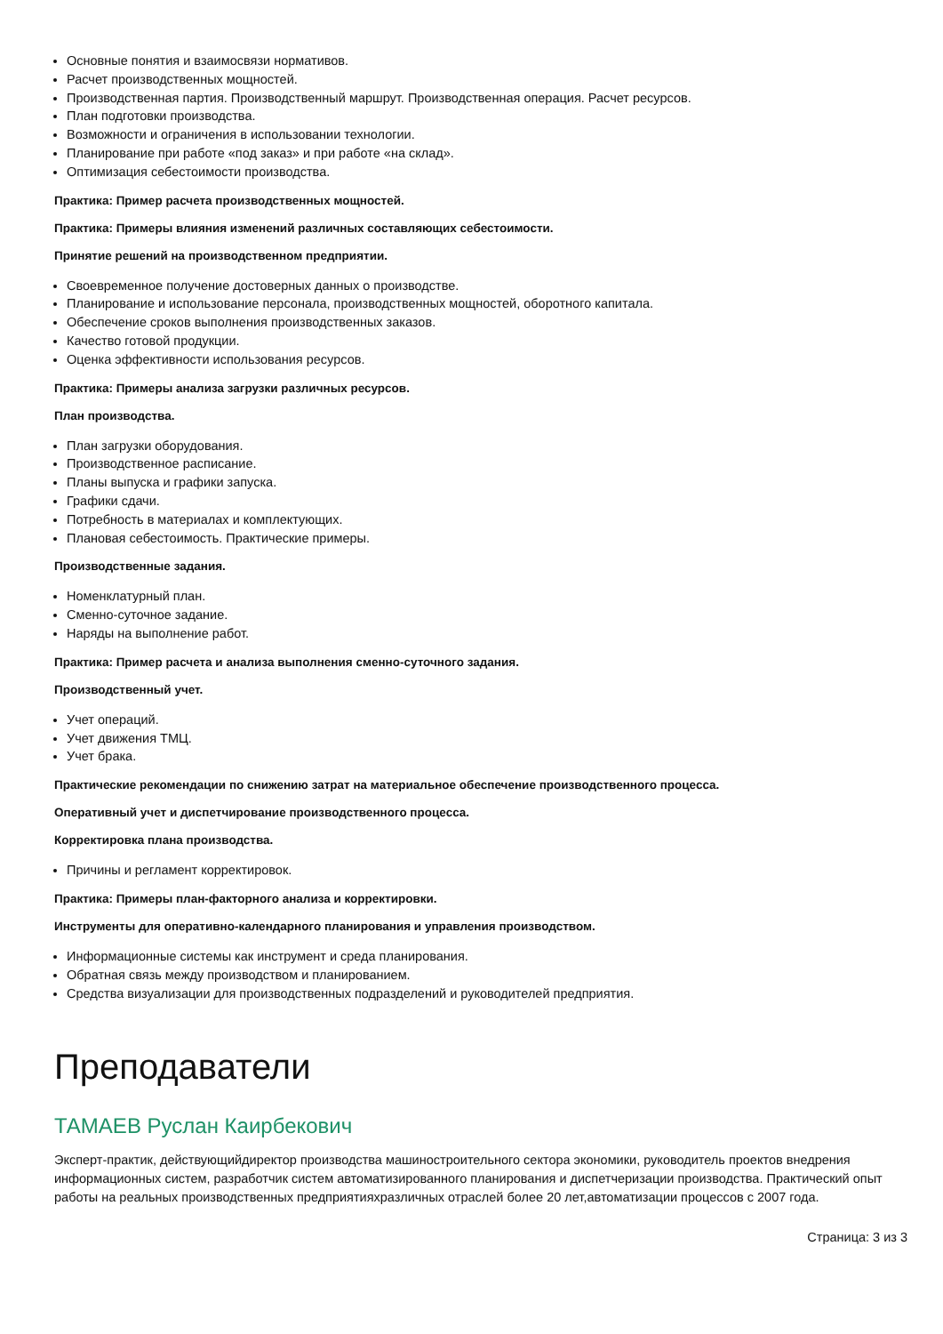Основные понятия и взаимосвязи нормативов.
Расчет производственных мощностей.
Производственная партия. Производственный маршрут. Производственная операция. Расчет ресурсов.
План подготовки производства.
Возможности и ограничения в использовании технологии.
Планирование при работе «под заказ» и при работе «на склад».
Оптимизация себестоимости производства.
Практика: Пример расчета производственных мощностей.
Практика: Примеры влияния изменений различных составляющих себестоимости.
Принятие решений на производственном предприятии.
Своевременное получение достоверных данных о производстве.
Планирование и использование персонала, производственных мощностей, оборотного капитала.
Обеспечение сроков выполнения производственных заказов.
Качество готовой продукции.
Оценка эффективности использования ресурсов.
Практика: Примеры анализа загрузки различных ресурсов.
План производства.
План загрузки оборудования.
Производственное расписание.
Планы выпуска и графики запуска.
Графики сдачи.
Потребность в материалах и комплектующих.
Плановая себестоимость. Практические примеры.
Производственные задания.
Номенклатурный план.
Сменно-суточное задание.
Наряды на выполнение работ.
Практика: Пример расчета и анализа выполнения сменно-суточного задания.
Производственный учет.
Учет операций.
Учет движения ТМЦ.
Учет брака.
Практические рекомендации по снижению затрат на материальное обеспечение производственного процесса.
Оперативный учет и диспетчирование производственного процесса.
Корректировка плана производства.
Причины и регламент корректировок.
Практика: Примеры план-факторного анализа и корректировки.
Инструменты для оперативно-календарного планирования и управления производством.
Информационные системы как инструмент и среда планирования.
Обратная связь между производством и планированием.
Средства визуализации для производственных подразделений и руководителей предприятия.
Преподаватели
ТАМАЕВ Руслан Каирбекович
Эксперт-практик, действующийдиректор производства машиностроительного сектора экономики, руководитель проектов внедрения информационных систем, разработчик систем автоматизированного планирования и диспетчеризации производства. Практический опыт работы на реальных производственных предприятияхразличных отраслей более 20 лет,автоматизации процессов с 2007 года.
Страница: 3 из 3